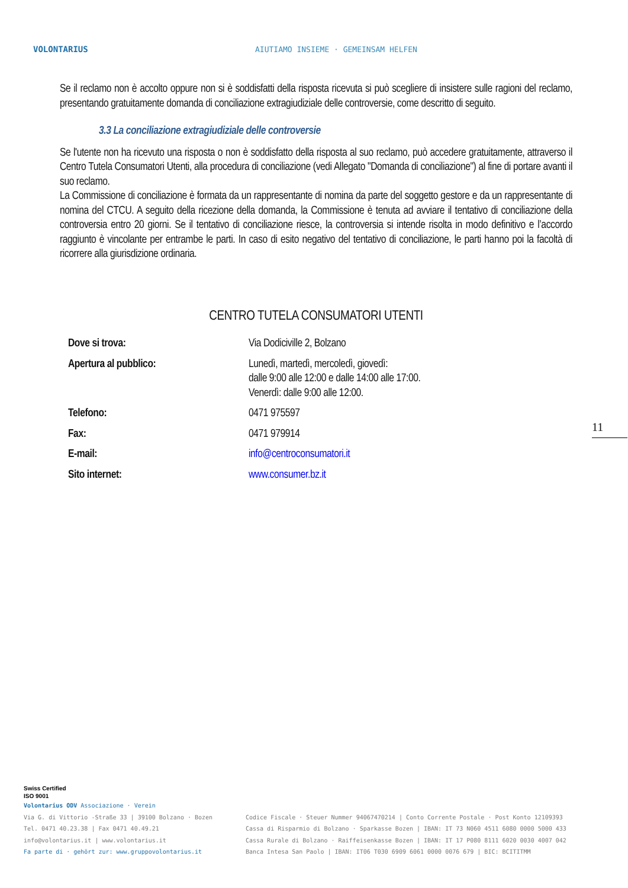VOLONTARIUS
AIUTIAMO INSIEME · GEMEINSAM HELFEN
Se il reclamo non è accolto oppure non si è soddisfatti della risposta ricevuta si può scegliere di insistere sulle ragioni del reclamo, presentando gratuitamente domanda di conciliazione extragiudiziale delle controversie, come descritto di seguito.
3.3 La conciliazione extragiudiziale delle controversie
Se l'utente non ha ricevuto una risposta o non è soddisfatto della risposta al suo reclamo, può accedere gratuitamente, attraverso il Centro Tutela Consumatori Utenti, alla procedura di conciliazione (vedi Allegato "Domanda di conciliazione") al fine di portare avanti il suo reclamo.
La Commissione di conciliazione è formata da un rappresentante di nomina da parte del soggetto gestore e da un rappresentante di nomina del CTCU. A seguito della ricezione della domanda, la Commissione è tenuta ad avviare il tentativo di conciliazione della controversia entro 20 giorni. Se il tentativo di conciliazione riesce, la controversia si intende risolta in modo definitivo e l’accordo raggiunto è vincolante per entrambe le parti. In caso di esito negativo del tentativo di conciliazione, le parti hanno poi la facoltà di ricorrere alla giurisdizione ordinaria.
CENTRO TUTELA CONSUMATORI UTENTI
| Dove si trova: | Via Dodiciville 2, Bolzano |
| Apertura al pubblico: | Lunedì, martedì, mercoledì, giovedì: dalle 9:00 alle 12:00 e dalle 14:00 alle 17:00. Venerdì: dalle 9:00 alle 12:00. |
| Telefono: | 0471 975597 |
| Fax: | 0471 979914 |
| E-mail: | info@centroconsumatori.it |
| Sito internet: | www.consumer.bz.it |
11
Swiss Certified
ISO 9001
Volontarius ODV Associazione · Verein
Via G. di Vittorio -Straße 33 | 39100 Bolzano · Bozen
Tel. 0471 40.23.38 | Fax 0471 40.49.21
info@volontarius.it | www.volontarius.it
Fa parte di · gehört zur: www.gruppovolontarius.it
Codice Fiscale · Steuer Nummer 94067470214 | Conto Corrente Postale · Post Konto 12109393
Cassa di Risparmio di Bolzano · Sparkasse Bozen | IBAN: IT 73 N060 4511 6080 0000 5000 433
Cassa Rurale di Bolzano · Raiffeisenkasse Bozen | IBAN: IT 17 P080 8111 6020 0030 4007 042
Banca Intesa San Paolo | IBAN: IT06 T030 6909 6061 0000 0076 679 | BIC: BCITITMM